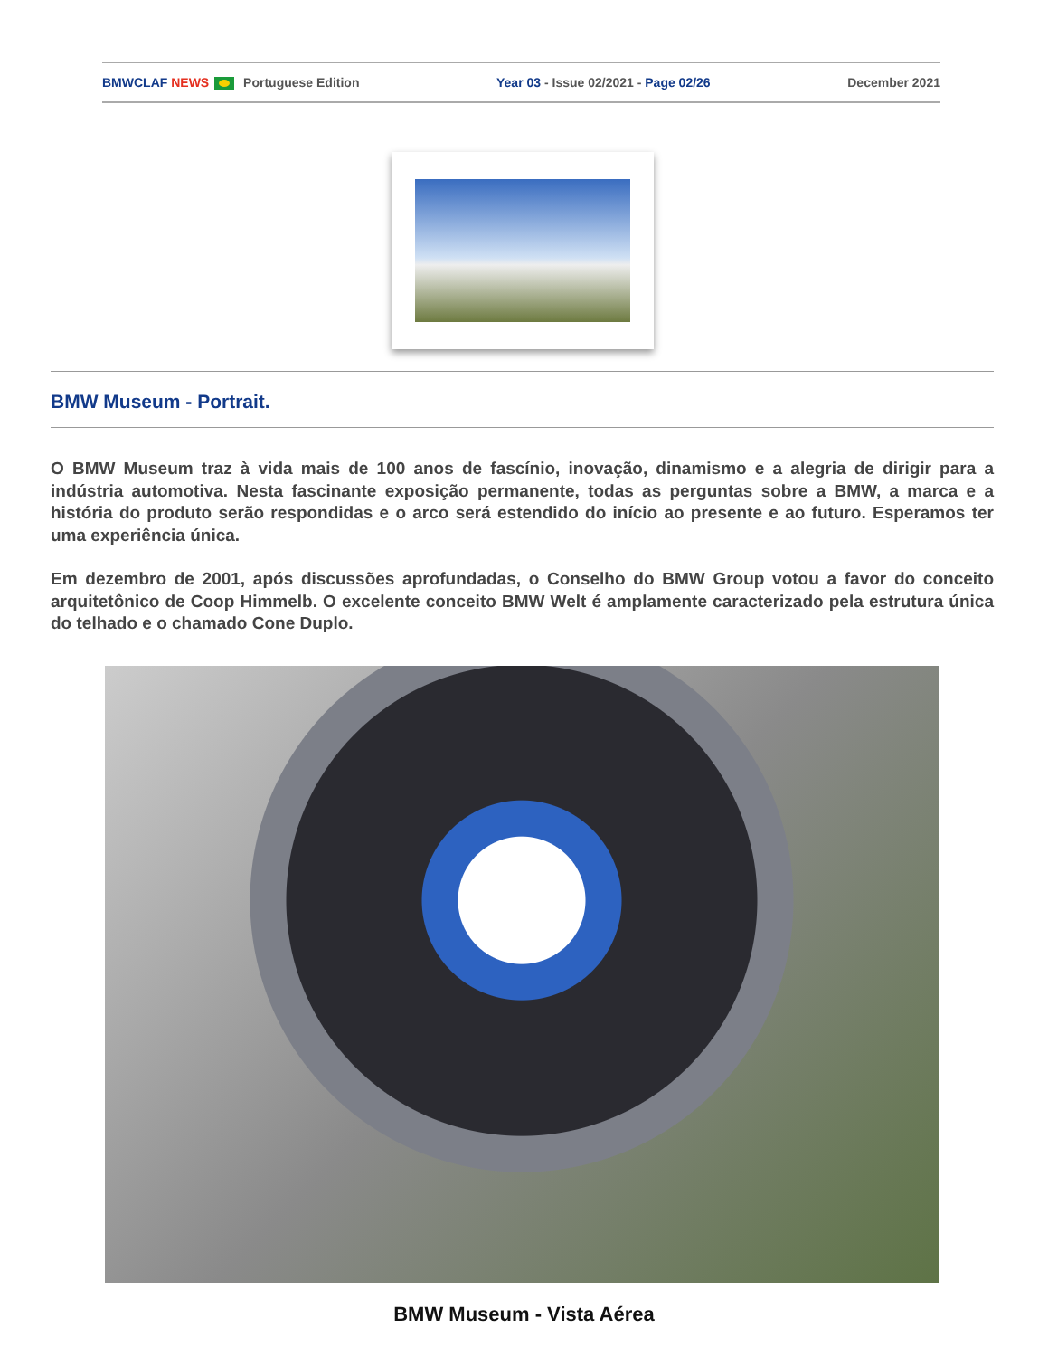BMWCLAF NEWS Portuguese Edition Year 03 - Issue 02/2021 - Page 02/26 December 2021
BMW Museum - Portrait.
O BMW Museum traz à vida mais de 100 anos de fascínio, inovação, dinamismo e a alegria de dirigir para a indústria automotiva. Nesta fascinante exposição permanente, todas as perguntas sobre a BMW, a marca e a história do produto serão respondidas e o arco será estendido do início ao presente e ao futuro. Esperamos ter uma experiência única.
Em dezembro de 2001, após discussões aprofundadas, o Conselho do BMW Group votou a favor do conceito arquitetônico de Coop Himmelb. O excelente conceito BMW Welt é amplamente caracterizado pela estrutura única do telhado e o chamado Cone Duplo.
BMW Museum - Vista Aérea